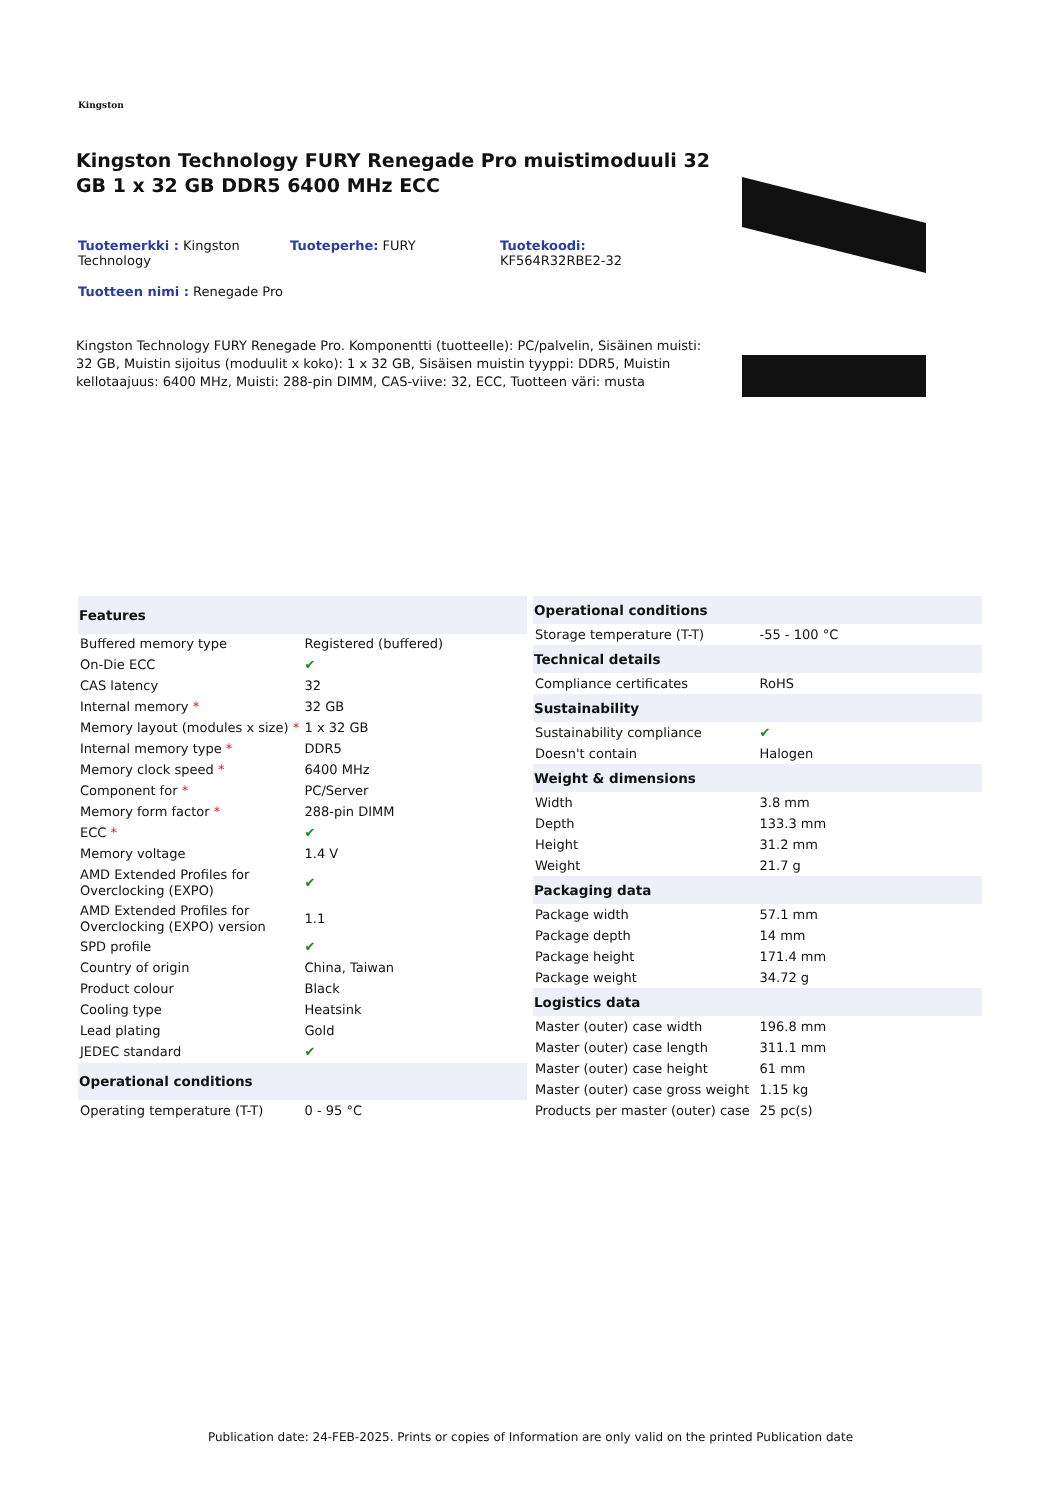Kingston
Kingston Technology FURY Renegade Pro muistimoduuli 32 GB 1 x 32 GB DDR5 6400 MHz ECC
Tuotemerkki : Kingston Technology
Tuoteperhe: FURY
Tuotekoodi:
KF564R32RBE2-32
Tuotteen nimi : Renegade Pro
Kingston Technology FURY Renegade Pro. Komponentti (tuotteelle): PC/palvelin, Sisäinen muisti: 32 GB, Muistin sijoitus (moduulit x koko): 1 x 32 GB, Sisäisen muistin tyyppi: DDR5, Muistin kellotaajuus: 6400 MHz, Muisti: 288-pin DIMM, CAS-viive: 32, ECC, Tuotteen väri: musta
| Features | |
| --- | --- |
| Buffered memory type | Registered (buffered) |
| On-Die ECC | ✔ |
| CAS latency | 32 |
| Internal memory * | 32 GB |
| Memory layout (modules x size) * | 1 x 32 GB |
| Internal memory type * | DDR5 |
| Memory clock speed * | 6400 MHz |
| Component for * | PC/Server |
| Memory form factor * | 288-pin DIMM |
| ECC * | ✔ |
| Memory voltage | 1.4 V |
| AMD Extended Profiles for Overclocking (EXPO) | ✔ |
| AMD Extended Profiles for Overclocking (EXPO) version | 1.1 |
| SPD profile | ✔ |
| Country of origin | China, Taiwan |
| Product colour | Black |
| Cooling type | Heatsink |
| Lead plating | Gold |
| JEDEC standard | ✔ |
| Operational conditions | |
| Operating temperature (T-T) | 0 - 95 °C |
| Operational conditions | |
| --- | --- |
| Storage temperature (T-T) | -55 - 100 °C |
| Technical details | |
| Compliance certificates | RoHS |
| Sustainability | |
| Sustainability compliance | ✔ |
| Doesn't contain | Halogen |
| Weight & dimensions | |
| Width | 3.8 mm |
| Depth | 133.3 mm |
| Height | 31.2 mm |
| Weight | 21.7 g |
| Packaging data | |
| Package width | 57.1 mm |
| Package depth | 14 mm |
| Package height | 171.4 mm |
| Package weight | 34.72 g |
| Logistics data | |
| Master (outer) case width | 196.8 mm |
| Master (outer) case length | 311.1 mm |
| Master (outer) case height | 61 mm |
| Master (outer) case gross weight | 1.15 kg |
| Products per master (outer) case | 25 pc(s) |
Publication date: 24-FEB-2025. Prints or copies of Information are only valid on the printed Publication date